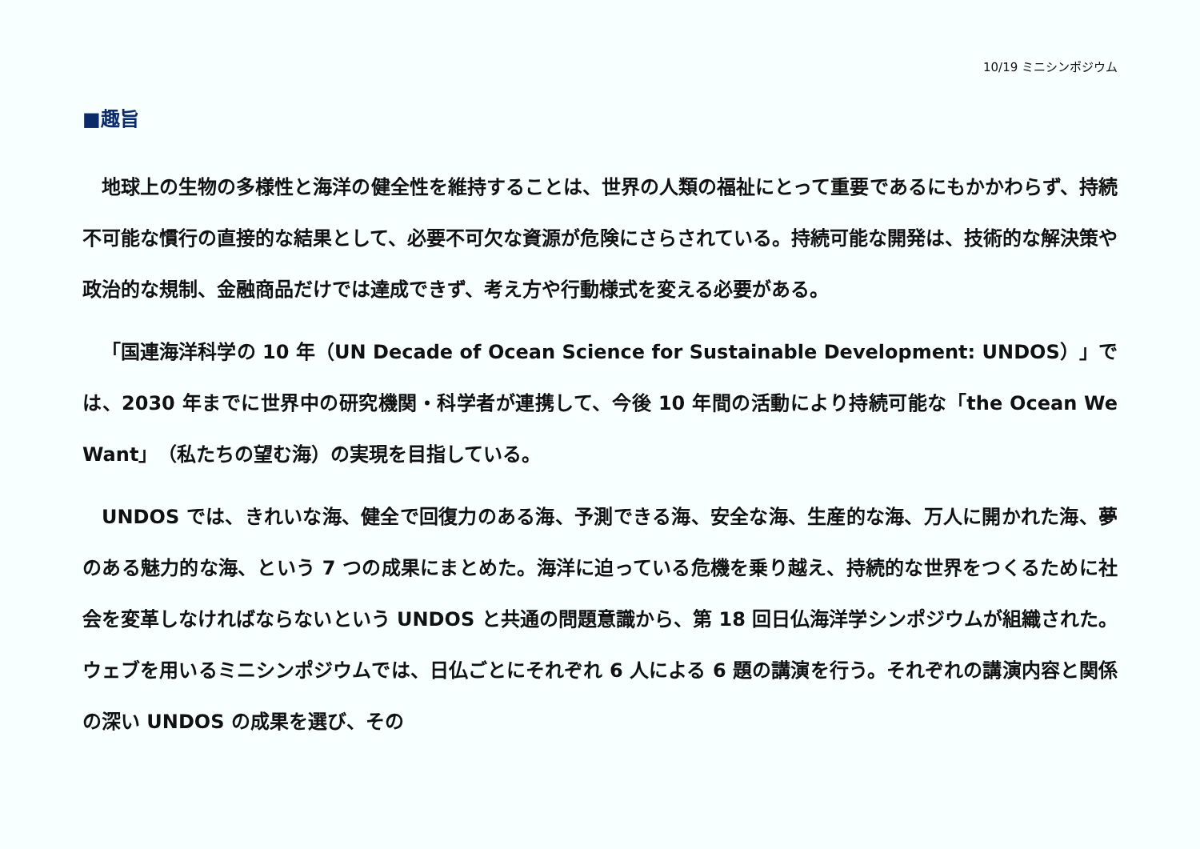10/19 ミニシンポジウム
■趣旨
地球上の生物の多様性と海洋の健全性を維持することは、世界の人類の福祉にとって重要であるにもかかわらず、持続不可能な慣行の直接的な結果として、必要不可欠な資源が危険にさらされている。持続可能な開発は、技術的な解決策や政治的な規制、金融商品だけでは達成できず、考え方や行動様式を変える必要がある。
「国連海洋科学の 10 年（UN Decade of Ocean Science for Sustainable Development: UNDOS）」では、2030 年までに世界中の研究機関・科学者が連携して、今後 10 年間の活動により持続可能な「the Ocean We Want」（私たちの望む海）の実現を目指している。
UNDOS では、きれいな海、健全で回復力のある海、予測できる海、安全な海、生産的な海、万人に開かれた海、夢のある魅力的な海、という 7 つの成果にまとめた。海洋に迫っている危機を乗り越え、持続的な世界をつくるために社会を変革しなければならないという UNDOS と共通の問題意識から、第 18 回日仏海洋学シンポジウムが組織された。ウェブを用いるミニシンポジウムでは、日仏ごとにそれぞれ 6 人による 6 題の講演を行う。それぞれの講演内容と関係の深い UNDOS の成果を選び、その